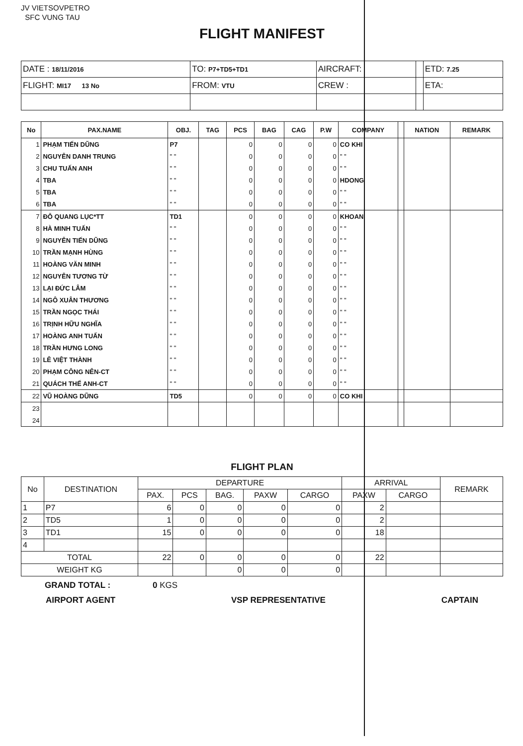JV VIETSOVPETRO
SFC VUNG TAU
FLIGHT MANIFEST
| DATE : 18/11/2016 | TO: P7+TD5+TD1 | AIRCRAFT: | | ETD: 7.25 |
| FLIGHT: MI17 13 No | FROM: VTU | CREW : | | ETA: |
| No | PAX.NAME | OBJ. | TAG | PCS | BAG | CAG | P.W | COMPANY | | NATION | REMARK |
| --- | --- | --- | --- | --- | --- | --- | --- | --- | --- | --- | --- |
| 1 | PHẠM TIẾN DŨNG | P7 | | 0 | 0 | 0 | 0 | CO KHI | | | |
| 2 | NGUYỄN DANH TRUNG | " " | | 0 | 0 | 0 | 0 | " " | | | |
| 3 | CHU TUẤN ANH | " " | | 0 | 0 | 0 | 0 | " " | | | |
| 4 | TBA | " " | | 0 | 0 | 0 | 0 | HDONG | | | |
| 5 | TBA | " " | | 0 | 0 | 0 | 0 | " " | | | |
| 6 | TBA | " " | | 0 | 0 | 0 | 0 | " " | | | |
| 7 | ĐỖ QUANG LỤC*TT | TD1 | | 0 | 0 | 0 | 0 | KHOAN | | | |
| 8 | HÀ MINH TUẤN | " " | | 0 | 0 | 0 | 0 | " " | | | |
| 9 | NGUYỄN TIẾN DŨNG | " " | | 0 | 0 | 0 | 0 | " " | | | |
| 10 | TRẦN MẠNH HÙNG | " " | | 0 | 0 | 0 | 0 | " " | | | |
| 11 | HOÀNG VĂN MINH | " " | | 0 | 0 | 0 | 0 | " " | | | |
| 12 | NGUYỄN TƯƠNG TỪ | " " | | 0 | 0 | 0 | 0 | " " | | | |
| 13 | LẠI ĐỨC LÂM | " " | | 0 | 0 | 0 | 0 | " " | | | |
| 14 | NGÔ XUÂN THƯƠNG | " " | | 0 | 0 | 0 | 0 | " " | | | |
| 15 | TRẦN NGỌC THÁI | " " | | 0 | 0 | 0 | 0 | " " | | | |
| 16 | TRỊNH HỮU NGHĨA | " " | | 0 | 0 | 0 | 0 | " " | | | |
| 17 | HOÀNG ANH TUẤN | " " | | 0 | 0 | 0 | 0 | " " | | | |
| 18 | TRẦN HƯNG LONG | " " | | 0 | 0 | 0 | 0 | " " | | | |
| 19 | LÊ VIỆT THÀNH | " " | | 0 | 0 | 0 | 0 | " " | | | |
| 20 | PHẠM CÔNG NÊN-CT | " " | | 0 | 0 | 0 | 0 | " " | | | |
| 21 | QUÁCH THẾ ANH-CT | " " | | 0 | 0 | 0 | 0 | " " | | | |
| 22 | VŨ HOÀNG DŨNG | TD5 | | 0 | 0 | 0 | 0 | CO KHI | | | |
| 23 | | | | | | | | | | | |
| 24 | | | | | | | | | | | |
FLIGHT PLAN
| No | DESTINATION | DEPARTURE | | | | | ARRIVAL | | REMARK |
| --- | --- | --- | --- | --- | --- | --- | --- | --- | --- |
| | | PAX. | PCS | BAG. | PAXW | CARGO | PAXW | CARGO | |
| 1 | P7 | 6 | 0 | 0 | 0 | 0 | 2 | | |
| 2 | TD5 | 1 | 0 | 0 | 0 | 0 | 2 | | |
| 3 | TD1 | 15 | 0 | 0 | 0 | 0 | 18 | | |
| 4 | | | | | | | | | |
| TOTAL | | 22 | 0 | 0 | 0 | 0 | 22 | | |
| WEIGHT KG | | | | 0 | 0 | 0 | | | |
GRAND TOTAL : 0 KGS
AIRPORT AGENT VSP REPRESENTATIVE CAPTAIN